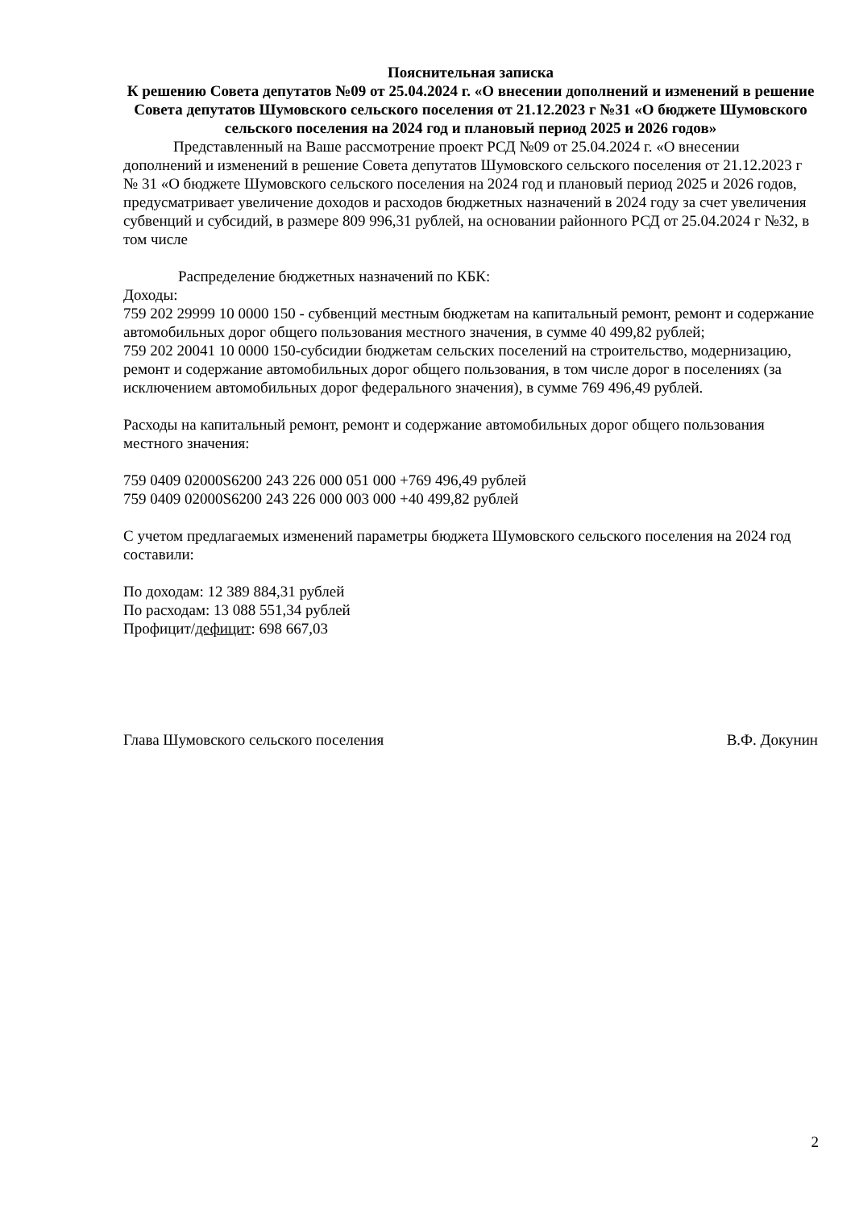Пояснительная записка
К решению Совета депутатов №09 от 25.04.2024 г. «О внесении дополнений и изменений в решение Совета депутатов Шумовского сельского поселения от 21.12.2023 г №31 «О бюджете Шумовского сельского поселения на 2024 год и плановый период 2025 и 2026 годов»
Представленный на Ваше рассмотрение проект РСД №09 от 25.04.2024 г. «О внесении дополнений и изменений в решение Совета депутатов Шумовского сельского поселения от 21.12.2023 г № 31 «О бюджете Шумовского сельского поселения на 2024 год и плановый период 2025 и 2026 годов, предусматривает увеличение доходов и расходов бюджетных назначений в 2024 году за счет увеличения субвенций и субсидий, в размере 809 996,31 рублей, на основании районного РСД от 25.04.2024 г №32, в том числе
Распределение бюджетных назначений по КБК:
Доходы:
759 202 29999 10 0000 150 - субвенций местным бюджетам на капитальный ремонт, ремонт и содержание автомобильных дорог общего пользования местного значения, в сумме 40 499,82 рублей;
759 202 20041 10 0000 150-субсидии бюджетам сельских поселений на строительство, модернизацию, ремонт и содержание автомобильных дорог общего пользования, в том числе дорог в поселениях (за исключением автомобильных дорог федерального значения), в сумме 769 496,49 рублей.
Расходы на капитальный ремонт, ремонт и содержание автомобильных дорог общего пользования местного значения:
759 0409 02000S6200 243 226 000 051 000 +769 496,49 рублей
759 0409 02000S6200 243 226 000 003 000 +40 499,82 рублей
С учетом предлагаемых изменений параметры бюджета Шумовского сельского поселения на 2024 год составили:
По доходам: 12 389 884,31 рублей
По расходам: 13 088 551,34 рублей
Профицит/дефицит: 698 667,03
Глава Шумовского сельского поселения В.Ф. Докунин
2